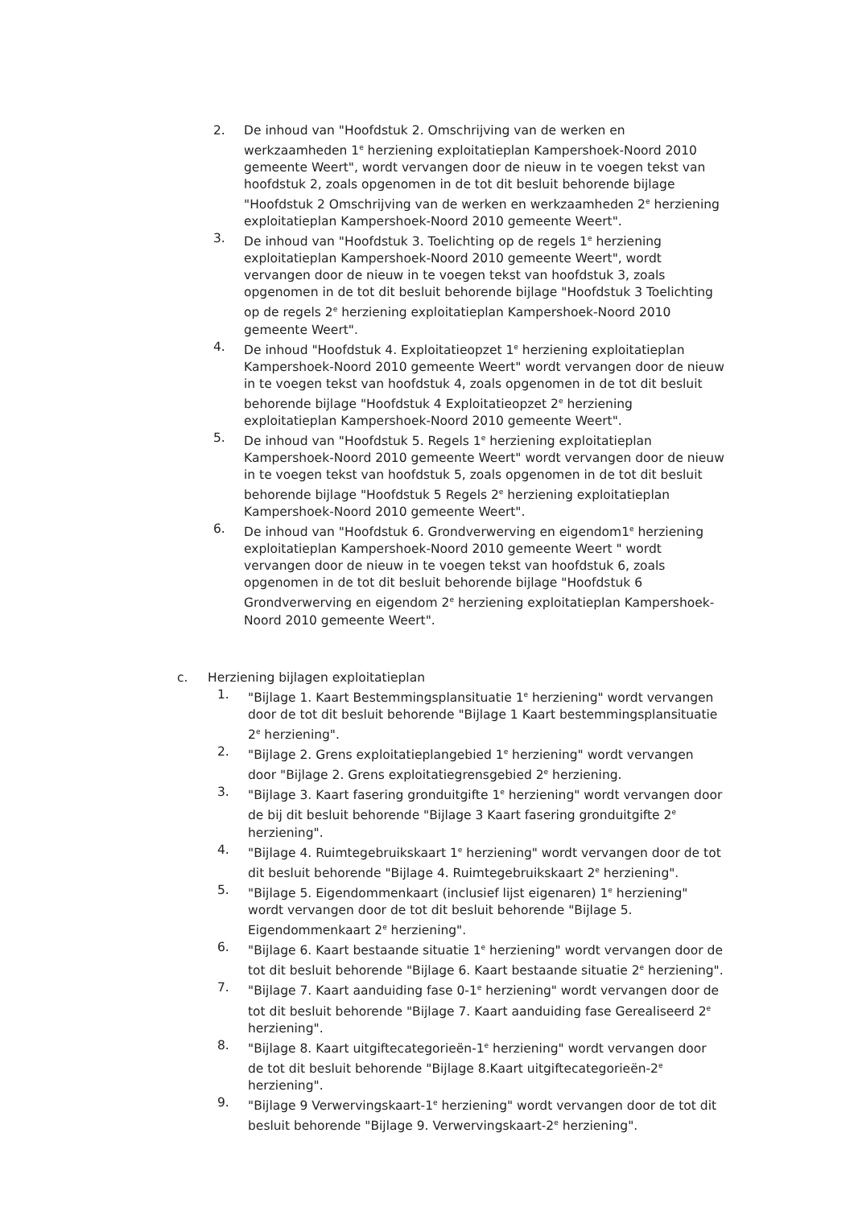2. De inhoud van "Hoofdstuk 2. Omschrijving van de werken en werkzaamheden 1<sup>e</sup> herziening exploitatieplan Kampershoek-Noord 2010 gemeente Weert", wordt vervangen door de nieuw in te voegen tekst van hoofdstuk 2, zoals opgenomen in de tot dit besluit behorende bijlage "Hoofdstuk 2 Omschrijving van de werken en werkzaamheden 2<sup>e</sup> herziening exploitatieplan Kampershoek-Noord 2010 gemeente Weert".
3. De inhoud van "Hoofdstuk 3. Toelichting op de regels 1<sup>e</sup> herziening exploitatieplan Kampershoek-Noord 2010 gemeente Weert", wordt vervangen door de nieuw in te voegen tekst van hoofdstuk 3, zoals opgenomen in de tot dit besluit behorende bijlage "Hoofdstuk 3 Toelichting op de regels 2<sup>e</sup> herziening exploitatieplan Kampershoek-Noord 2010 gemeente Weert".
4. De inhoud "Hoofdstuk 4. Exploitatieopzet 1<sup>e</sup> herziening exploitatieplan Kampershoek-Noord 2010 gemeente Weert" wordt vervangen door de nieuw in te voegen tekst van hoofdstuk 4, zoals opgenomen in de tot dit besluit behorende bijlage "Hoofdstuk 4 Exploitatieopzet 2<sup>e</sup> herziening exploitatieplan Kampershoek-Noord 2010 gemeente Weert".
5. De inhoud van "Hoofdstuk 5. Regels 1<sup>e</sup> herziening exploitatieplan Kampershoek-Noord 2010 gemeente Weert" wordt vervangen door de nieuw in te voegen tekst van hoofdstuk 5, zoals opgenomen in de tot dit besluit behorende bijlage "Hoofdstuk 5 Regels 2<sup>e</sup> herziening exploitatieplan Kampershoek-Noord 2010 gemeente Weert".
6. De inhoud van "Hoofdstuk 6. Grondverwerving en eigendom1<sup>e</sup> herziening exploitatieplan Kampershoek-Noord 2010 gemeente Weert " wordt vervangen door de nieuw in te voegen tekst van hoofdstuk 6, zoals opgenomen in de tot dit besluit behorende bijlage "Hoofdstuk 6 Grondverwerving en eigendom 2<sup>e</sup> herziening exploitatieplan Kampershoek-Noord 2010 gemeente Weert".
c. Herziening bijlagen exploitatieplan
1. "Bijlage 1. Kaart Bestemmingsplansituatie 1<sup>e</sup> herziening" wordt vervangen door de tot dit besluit behorende "Bijlage 1 Kaart bestemmingsplansituatie 2<sup>e</sup> herziening".
2. "Bijlage 2. Grens exploitatieplangebied 1<sup>e</sup> herziening" wordt vervangen door "Bijlage 2. Grens exploitatiegrensgebied 2<sup>e</sup> herziening.
3. "Bijlage 3. Kaart fasering gronduitgifte 1<sup>e</sup> herziening" wordt vervangen door de bij dit besluit behorende "Bijlage 3 Kaart fasering gronduitgifte 2<sup>e</sup> herziening".
4. "Bijlage 4. Ruimtegebruikskaart 1<sup>e</sup> herziening" wordt vervangen door de tot dit besluit behorende "Bijlage 4. Ruimtegebruikskaart 2<sup>e</sup> herziening".
5. "Bijlage 5. Eigendommenkaart (inclusief lijst eigenaren) 1<sup>e</sup> herziening" wordt vervangen door de tot dit besluit behorende "Bijlage 5. Eigendommenkaart 2<sup>e</sup> herziening".
6. "Bijlage 6. Kaart bestaande situatie 1<sup>e</sup> herziening" wordt vervangen door de tot dit besluit behorende "Bijlage 6. Kaart bestaande situatie 2<sup>e</sup> herziening".
7. "Bijlage 7. Kaart aanduiding fase 0-1<sup>e</sup> herziening" wordt vervangen door de tot dit besluit behorende "Bijlage 7. Kaart aanduiding fase Gerealiseerd 2<sup>e</sup> herziening".
8. "Bijlage 8. Kaart uitgiftecategorieën-1<sup>e</sup> herziening" wordt vervangen door de tot dit besluit behorende "Bijlage 8.Kaart uitgiftecategorieën-2<sup>e</sup> herziening".
9. "Bijlage 9 Verwervingskaart-1<sup>e</sup> herziening" wordt vervangen door de tot dit besluit behorende "Bijlage 9. Verwervingskaart-2<sup>e</sup> herziening".